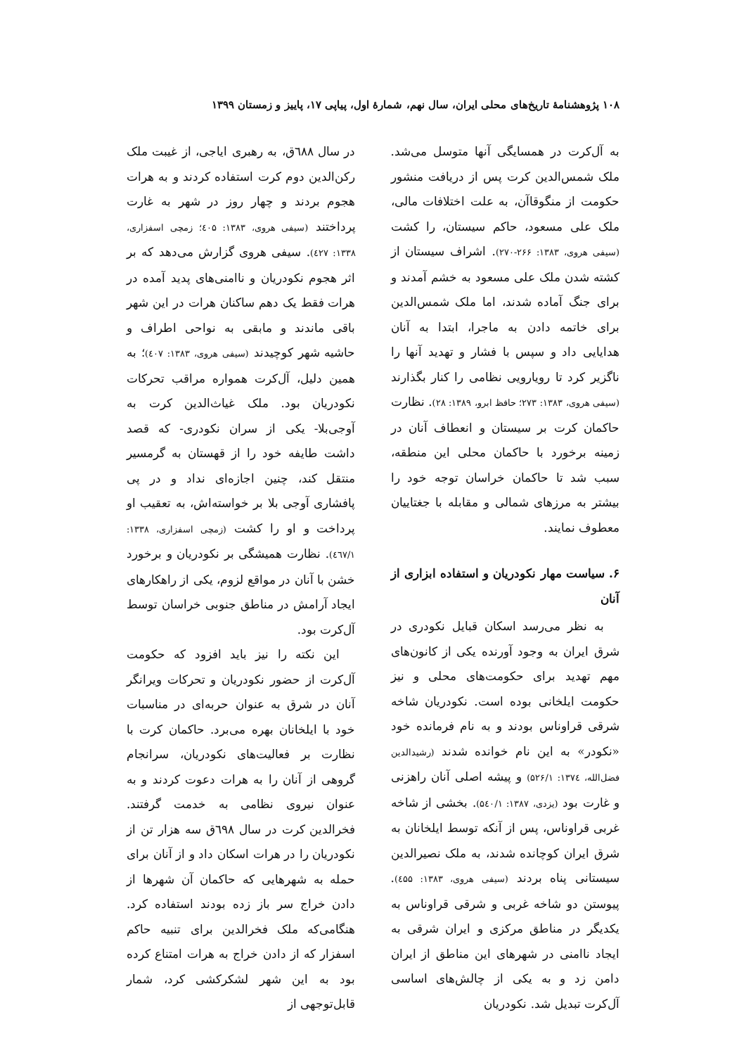۱۰۸ پژوهشنامهٔ تاریخ‌های محلی ایران، سال نهم، شمارهٔ اول، پیاپی ۱۷، پاییز و زمستان ۱۳۹۹
به آل‌کرت در همسایگی آنها متوسل می‌شد. ملک شمس‌الدین کرت پس از دریافت منشور حکومت از منگوقاآن، به علت اختلافات مالی، ملک علی مسعود، حاکم سیستان، را کشت (سیفی هروی، ۱۳۸۳: ۲۶۶-۲۷۰). اشراف سیستان از کشته شدن ملک علی مسعود به خشم آمدند و برای جنگ آماده شدند، اما ملک شمس‌الدین برای خاتمه دادن به ماجرا، ابتدا به آنان هدایایی داد و سپس با فشار و تهدید آنها را ناگزیر کرد تا رویارویی نظامی را کنار بگذارند (سیفی هروی، ۱۳۸۳: ۲۷۳؛ حافظ ابرو، ۱۳۸۹: ۲۸). نظارت حاکمان کرت بر سیستان و انعطاف آنان در زمینه برخورد با حاکمان محلی این منطقه، سبب شد تا حاکمان خراسان توجه خود را بیشتر به مرزهای شمالی و مقابله با جغتاییان معطوف نمایند.
۶. سیاست مهار نکودریان و استفاده ابزاری از آنان
به نظر می‌رسد اسکان قبایل نکودری در شرق ایران به وجود آورنده یکی از کانون‌های مهم تهدید برای حکومت‌های محلی و نیز حکومت ایلخانی بوده است. نکودریان شاخه شرقی قراوناس بودند و به نام فرمانده خود «نکودر» به این نام خوانده شدند (رشیدالدین فضل‌الله، ۱۳۷٤: ۵۲۶/۱) و پیشه اصلی آنان راهزنی و غارت بود (یزدی، ۱۳۸۷: ۵٤۰/۱). بخشی از شاخه غربی قراوناس، پس از آنکه توسط ایلخانان به شرق ایران کوچانده شدند، به ملک نصیرالدین سیستانی پناه بردند (سیفی هروی، ۱۳۸۳: ٤۵۵). پیوستن دو شاخه غربی و شرقی قراوناس به یکدیگر در مناطق مرکزی و ایران شرقی به ایجاد ناامنی در شهرهای این مناطق از ایران دامن زد و به یکی از چالش‌های اساسی آل‌کرت تبدیل شد. نکودریان
در سال ٦۸۸ق، به رهبری ایاجی، از غیبت ملک رکن‌الدین دوم کرت استفاده کردند و به هرات هجوم بردند و چهار روز در شهر به غارت پرداختند (سیفی هروی، ۱۳۸۳: ٤۰۵؛ زمچی اسفزاری، ۱۳۳۸: ٤۲۷). سیفی هروی گزارش می‌دهد که بر اثر هجوم نکودریان و ناامنی‌های پدید آمده در هرات فقط یک دهم ساکنان هرات در این شهر باقی ماندند و مابقی به نواحی اطراف و حاشیه شهر کوچیدند (سیفی هروی، ۱۳۸۳: ٤۰۷)؛ به همین دلیل، آل‌کرت همواره مراقب تحرکات نکودریان بود. ملک غیاث‌الدین کرت به آوجی‌بلا- یکی از سران نکودری- که قصد داشت طایفه خود را از قهستان به گرمسیر منتقل کند، چنین اجازه‌ای نداد و در پی پافشاری آوجی بلا بر خواسته‌اش، به تعقیب او پرداخت و او را کشت (زمچی اسفزاری، ۱۳۳۸: ٤٦۷/۱). نظارت همیشگی بر نکودریان و برخورد خشن با آنان در مواقع لزوم، یکی از راهکارهای ایجاد آرامش در مناطق جنوبی خراسان توسط آل‌کرت بود.
این نکته را نیز باید افزود که حکومت آل‌کرت از حضور نکودریان و تحرکات ویرانگر آنان در شرق به عنوان حربه‌ای در مناسبات خود با ایلخانان بهره می‌برد. حاکمان کرت با نظارت بر فعالیت‌های نکودریان، سرانجام گروهی از آنان را به هرات دعوت کردند و به عنوان نیروی نظامی به خدمت گرفتند. فخرالدین کرت در سال ٦۹۸ق سه هزار تن از نکودریان را در هرات اسکان داد و از آنان برای حمله به شهرهایی که حاکمان آن شهرها از دادن خراج سر باز زده بودند استفاده کرد. هنگامی‌که ملک فخرالدین برای تنبیه حاکم اسفزار که از دادن خراج به هرات امتناع کرده بود به این شهر لشکرکشی کرد، شمار قابل‌توجهی از